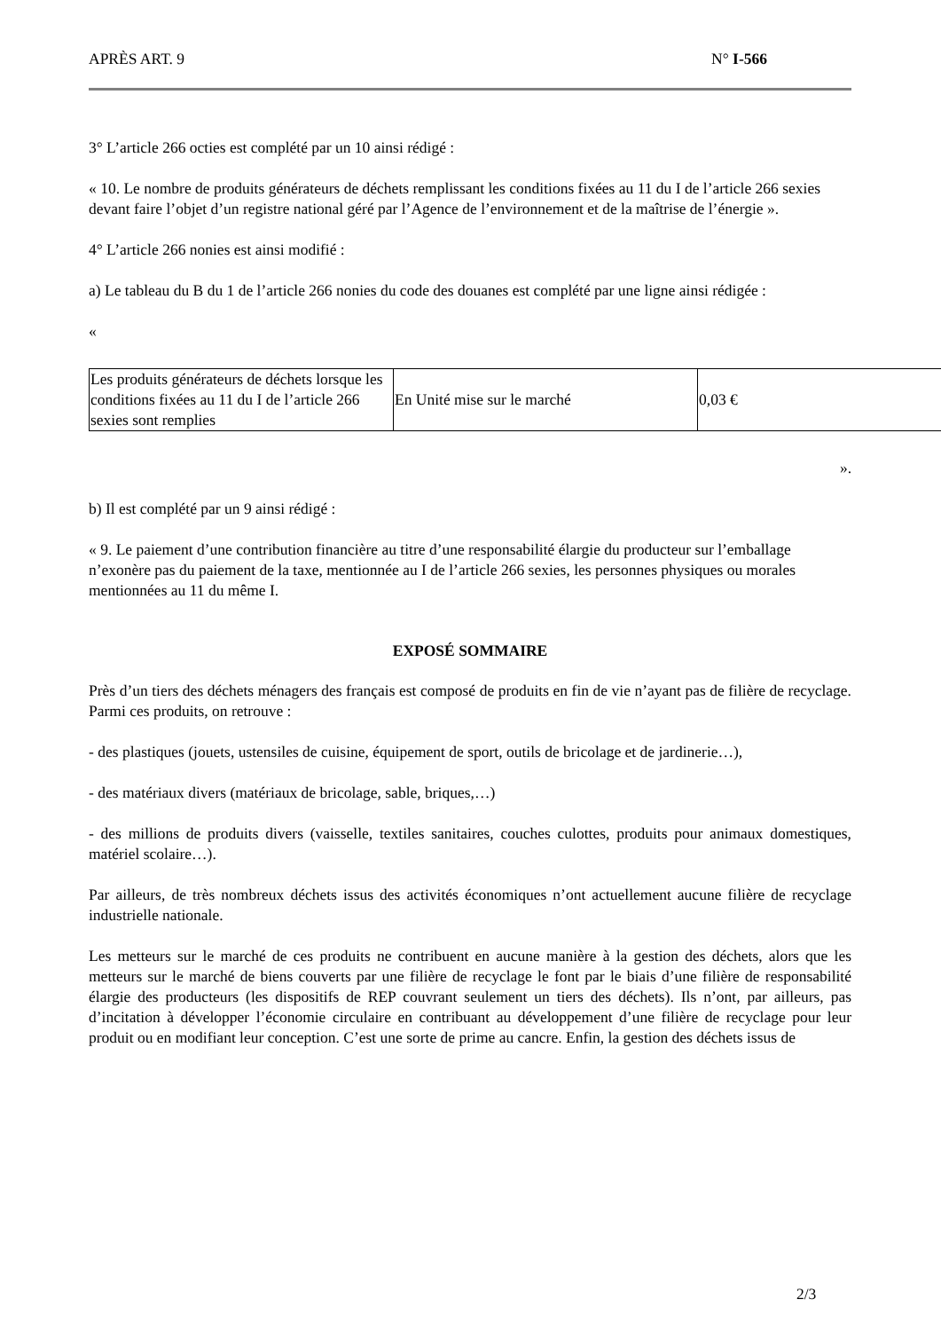APRÈS ART. 9 N° I-566
3° L’article 266 octies est complété par un 10 ainsi rédigé :
« 10. Le nombre de produits générateurs de déchets remplissant les conditions fixées au 11 du I de l’article 266 sexies devant faire l’objet d’un registre national géré par l’Agence de l’environnement et de la maîtrise de l’énergie ».
4° L’article 266 nonies est ainsi modifié :
a) Le tableau du B du 1 de l’article 266 nonies du code des douanes est complété par une ligne ainsi rédigée :
«
| Les produits générateurs de déchets lorsque les conditions fixées au 11 du I de l’article 266 sexies sont remplies | En Unité mise sur le marché | 0,03 € |
».
b) Il est complété par un 9 ainsi rédigé :
« 9. Le paiement d’une contribution financière au titre d’une responsabilité élargie du producteur sur l’emballage n’exonère pas du paiement de la taxe, mentionnée au I de l’article 266 sexies, les personnes physiques ou morales mentionnées au 11 du même I.
EXPOSÉ SOMMAIRE
Près d’un tiers des déchets ménagers des français est composé de produits en fin de vie n’ayant pas de filière de recyclage. Parmi ces produits, on retrouve :
- des plastiques (jouets, ustensiles de cuisine, équipement de sport, outils de bricolage et de jardinerie…),
- des matériaux divers (matériaux de bricolage, sable, briques,…)
- des millions de produits divers (vaisselle, textiles sanitaires, couches culottes, produits pour animaux domestiques, matériel scolaire…).
Par ailleurs, de très nombreux déchets issus des activités économiques n’ont actuellement aucune filière de recyclage industrielle nationale.
Les metteurs sur le marché de ces produits ne contribuent en aucune manière à la gestion des déchets, alors que les metteurs sur le marché de biens couverts par une filière de recyclage le font par le biais d’une filière de responsabilité élargie des producteurs (les dispositifs de REP couvrant seulement un tiers des déchets). Ils n’ont, par ailleurs, pas d’incitation à développer l’économie circulaire en contribuant au développement d’une filière de recyclage pour leur produit ou en modifiant leur conception. C’est une sorte de prime au cancre. Enfin, la gestion des déchets issus de
2/3